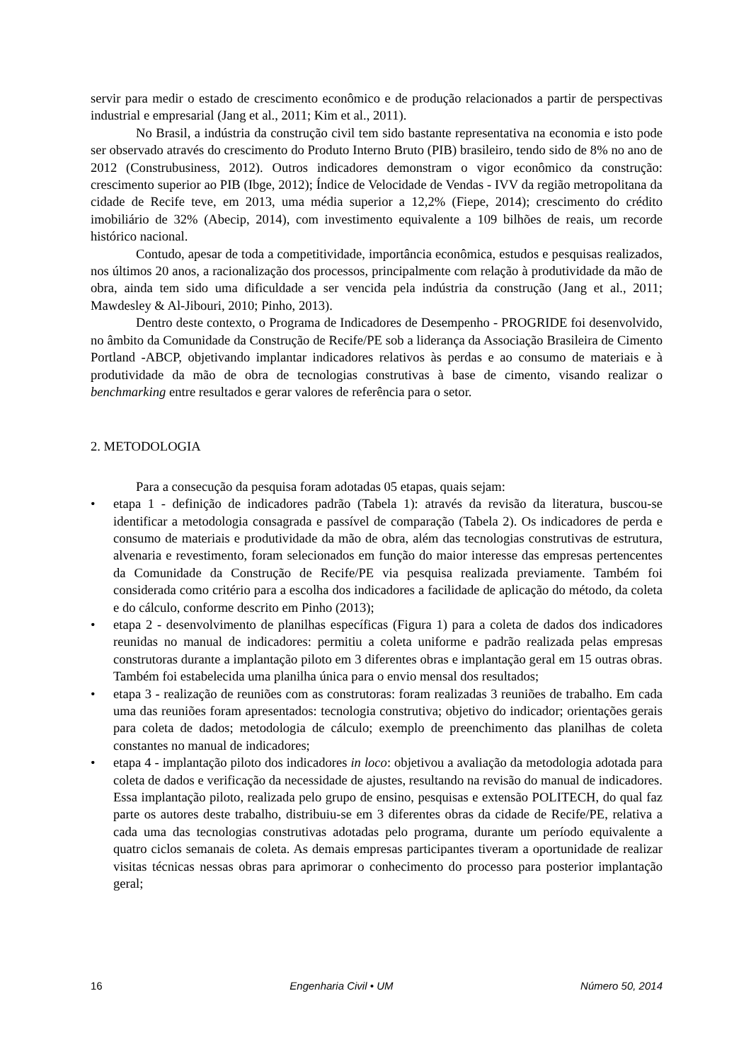servir para medir o estado de crescimento econômico e de produção relacionados a partir de perspectivas industrial e empresarial (Jang et al., 2011; Kim et al., 2011).
No Brasil, a indústria da construção civil tem sido bastante representativa na economia e isto pode ser observado através do crescimento do Produto Interno Bruto (PIB) brasileiro, tendo sido de 8% no ano de 2012 (Construbusiness, 2012). Outros indicadores demonstram o vigor econômico da construção: crescimento superior ao PIB (Ibge, 2012); Índice de Velocidade de Vendas - IVV da região metropolitana da cidade de Recife teve, em 2013, uma média superior a 12,2% (Fiepe, 2014); crescimento do crédito imobiliário de 32% (Abecip, 2014), com investimento equivalente a 109 bilhões de reais, um recorde histórico nacional.
Contudo, apesar de toda a competitividade, importância econômica, estudos e pesquisas realizados, nos últimos 20 anos, a racionalização dos processos, principalmente com relação à produtividade da mão de obra, ainda tem sido uma dificuldade a ser vencida pela indústria da construção (Jang et al., 2011; Mawdesley & Al-Jibouri, 2010; Pinho, 2013).
Dentro deste contexto, o Programa de Indicadores de Desempenho - PROGRIDE foi desenvolvido, no âmbito da Comunidade da Construção de Recife/PE sob a liderança da Associação Brasileira de Cimento Portland -ABCP, objetivando implantar indicadores relativos às perdas e ao consumo de materiais e à produtividade da mão de obra de tecnologias construtivas à base de cimento, visando realizar o benchmarking entre resultados e gerar valores de referência para o setor.
2. METODOLOGIA
Para a consecução da pesquisa foram adotadas 05 etapas, quais sejam:
• etapa 1 - definição de indicadores padrão (Tabela 1): através da revisão da literatura, buscou-se identificar a metodologia consagrada e passível de comparação (Tabela 2). Os indicadores de perda e consumo de materiais e produtividade da mão de obra, além das tecnologias construtivas de estrutura, alvenaria e revestimento, foram selecionados em função do maior interesse das empresas pertencentes da Comunidade da Construção de Recife/PE via pesquisa realizada previamente. Também foi considerada como critério para a escolha dos indicadores a facilidade de aplicação do método, da coleta e do cálculo, conforme descrito em Pinho (2013);
• etapa 2 - desenvolvimento de planilhas específicas (Figura 1) para a coleta de dados dos indicadores reunidas no manual de indicadores: permitiu a coleta uniforme e padrão realizada pelas empresas construtoras durante a implantação piloto em 3 diferentes obras e implantação geral em 15 outras obras. Também foi estabelecida uma planilha única para o envio mensal dos resultados;
• etapa 3 - realização de reuniões com as construtoras: foram realizadas 3 reuniões de trabalho. Em cada uma das reuniões foram apresentados: tecnologia construtiva; objetivo do indicador; orientações gerais para coleta de dados; metodologia de cálculo; exemplo de preenchimento das planilhas de coleta constantes no manual de indicadores;
• etapa 4 - implantação piloto dos indicadores in loco: objetivou a avaliação da metodologia adotada para coleta de dados e verificação da necessidade de ajustes, resultando na revisão do manual de indicadores. Essa implantação piloto, realizada pelo grupo de ensino, pesquisas e extensão POLITECH, do qual faz parte os autores deste trabalho, distribuiu-se em 3 diferentes obras da cidade de Recife/PE, relativa a cada uma das tecnologias construtivas adotadas pelo programa, durante um período equivalente a quatro ciclos semanais de coleta. As demais empresas participantes tiveram a oportunidade de realizar visitas técnicas nessas obras para aprimorar o conhecimento do processo para posterior implantação geral;
16 Engenharia Civil • UM Número 50, 2014